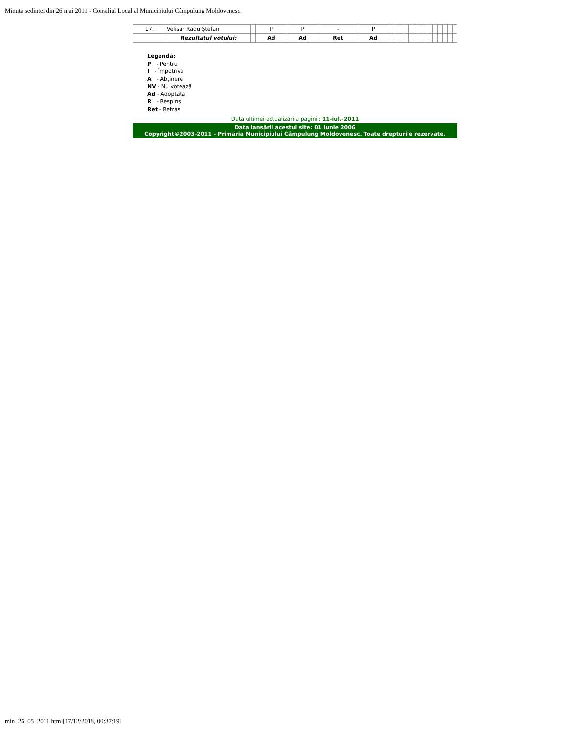Minuta sedintei din 26 mai 2011 - Consiliul Local al Municipiului Câmpulung Moldovenesc
| 17. | Velisar Radu Ştefan | | P | P | - | P | | | | | | | | | | | | | | |
| | Rezultatul votului: | | Ad | Ad | Ret | Ad | | | | | | | | | | | | | | |
Legendă:
P - Pentru
I - Împotrivă
A - Abţinere
NV - Nu votează
Ad - Adoptată
R - Respins
Ret - Retras
Data ultimei actualizări a paginii: 11-iul.-2011
Data lansării acestui site: 01 iunie 2006
Copyright©2003-2011 - Primăria Municipiului Câmpulung Moldovenesc. Toate drepturile rezervate.
min_26_05_2011.html[17/12/2018, 00:37:19]